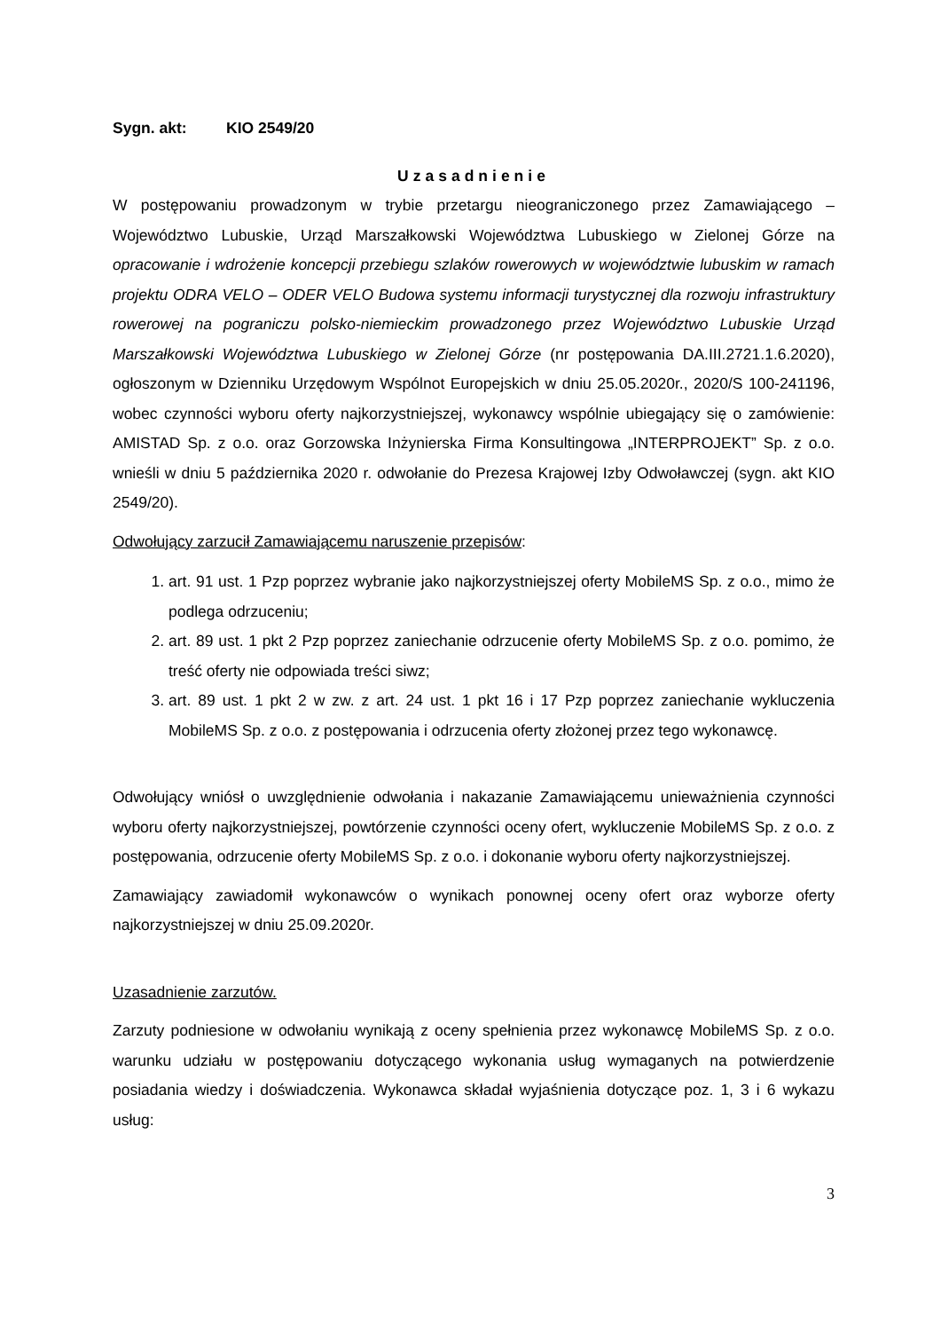Sygn. akt: KIO 2549/20
Uzasadnienie
W postępowaniu prowadzonym w trybie przetargu nieograniczonego przez Zamawiającego – Województwo Lubuskie, Urząd Marszałkowski Województwa Lubuskiego w Zielonej Górze na opracowanie i wdrożenie koncepcji przebiegu szlaków rowerowych w województwie lubuskim w ramach projektu ODRA VELO – ODER VELO Budowa systemu informacji turystycznej dla rozwoju infrastruktury rowerowej na pograniczu polsko-niemieckim prowadzonego przez Województwo Lubuskie Urząd Marszałkowski Województwa Lubuskiego w Zielonej Górze (nr postępowania DA.III.2721.1.6.2020), ogłoszonym w Dzienniku Urzędowym Wspólnot Europejskich w dniu 25.05.2020r., 2020/S 100-241196, wobec czynności wyboru oferty najkorzystniejszej, wykonawcy wspólnie ubiegający się o zamówienie: AMISTAD Sp. z o.o. oraz Gorzowska Inżynierska Firma Konsultingowa „INTERPROJEKT” Sp. z o.o. wnieśli w dniu 5 października 2020 r. odwołanie do Prezesa Krajowej Izby Odwoławczej (sygn. akt KIO 2549/20).
Odwołujący zarzucił Zamawiającemu naruszenie przepisów:
1. art. 91 ust. 1 Pzp poprzez wybranie jako najkorzystniejszej oferty MobileMS Sp. z o.o., mimo że podlega odrzuceniu;
2. art. 89 ust. 1 pkt 2 Pzp poprzez zaniechanie odrzucenie oferty MobileMS Sp. z o.o. pomimo, że treść oferty nie odpowiada treści siwz;
3. art. 89 ust. 1 pkt 2 w zw. z art. 24 ust. 1 pkt 16 i 17 Pzp poprzez zaniechanie wykluczenia MobileMS Sp. z o.o. z postępowania i odrzucenia oferty złożonej przez tego wykonawcę.
Odwołujący wniósł o uwzględnienie odwołania i nakazanie Zamawiającemu unieważnienia czynności wyboru oferty najkorzystniejszej, powtórzenie czynności oceny ofert, wykluczenie MobileMS Sp. z o.o. z postępowania, odrzucenie oferty MobileMS Sp. z o.o. i dokonanie wyboru oferty najkorzystniejszej.
Zamawiający zawiadomił wykonawców o wynikach ponownej oceny ofert oraz wyborze oferty najkorzystniejszej w dniu 25.09.2020r.
Uzasadnienie zarzutów.
Zarzuty podniesione w odwołaniu wynikają z oceny spełnienia przez wykonawcę MobileMS Sp. z o.o. warunku udziału w postępowaniu dotyczącego wykonania usług wymaganych na potwierdzenie posiadania wiedzy i doświadczenia. Wykonawca składał wyjaśnienia dotyczące poz. 1, 3 i 6 wykazu usług:
3